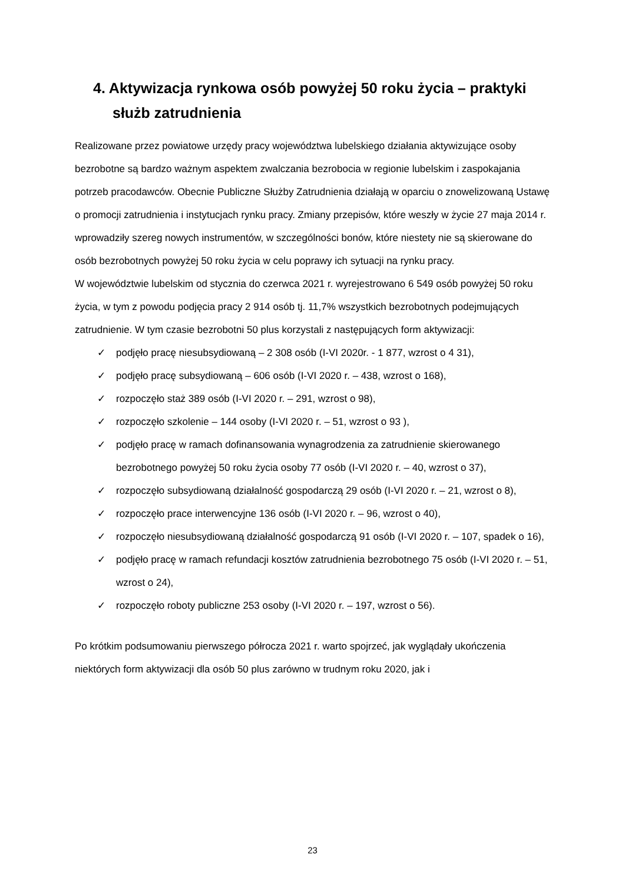4. Aktywizacja rynkowa osób powyżej 50 roku życia – praktyki służb zatrudnienia
Realizowane przez powiatowe urzędy pracy województwa lubelskiego działania aktywizujące osoby bezrobotne są bardzo ważnym aspektem zwalczania bezrobocia w regionie lubelskim i zaspokajania potrzeb pracodawców. Obecnie Publiczne Służby Zatrudnienia działają w oparciu o znowelizowaną Ustawę o promocji zatrudnienia i instytucjach rynku pracy. Zmiany przepisów, które weszły w życie 27 maja 2014 r. wprowadziły szereg nowych instrumentów, w szczególności bonów, które niestety nie są skierowane do osób bezrobotnych powyżej 50 roku życia w celu poprawy ich sytuacji na rynku pracy.
W województwie lubelskim od stycznia do czerwca 2021 r. wyrejestrowano 6 549 osób powyżej 50 roku życia, w tym z powodu podjęcia pracy 2 914 osób tj. 11,7% wszystkich bezrobotnych podejmujących zatrudnienie. W tym czasie bezrobotni 50 plus korzystali z następujących form aktywizacji:
✓ podjęło pracę niesubsydiowaną – 2 308 osób (I-VI 2020r. - 1 877, wzrost o 4 31),
✓ podjęło pracę subsydiowaną – 606 osób (I-VI 2020 r. – 438, wzrost o 168),
✓ rozpoczęło staż 389 osób (I-VI 2020 r. – 291, wzrost o 98),
✓ rozpoczęło szkolenie – 144 osoby (I-VI 2020 r. – 51, wzrost o 93 ),
✓ podjęło pracę w ramach dofinansowania wynagrodzenia za zatrudnienie skierowanego bezrobotnego powyżej 50 roku życia osoby 77 osób (I-VI 2020 r. – 40, wzrost o 37),
✓ rozpoczęło subsydiowaną działalność gospodarczą 29 osób (I-VI 2020 r. – 21, wzrost o 8),
✓ rozpoczęło prace interwencyjne 136 osób (I-VI 2020 r. – 96, wzrost o 40),
✓ rozpoczęło niesubsydiowaną działalność gospodarczą 91 osób (I-VI 2020 r. – 107, spadek o 16),
✓ podjęło pracę w ramach refundacji kosztów zatrudnienia bezrobotnego 75 osób (I-VI 2020 r. – 51, wzrost o 24),
✓ rozpoczęło roboty publiczne 253 osoby (I-VI 2020 r. – 197, wzrost o 56).
Po krótkim podsumowaniu pierwszego półrocza 2021 r. warto spojrzeć, jak wyglądały ukończenia niektórych form aktywizacji dla osób 50 plus zarówno w trudnym roku 2020, jak i
23